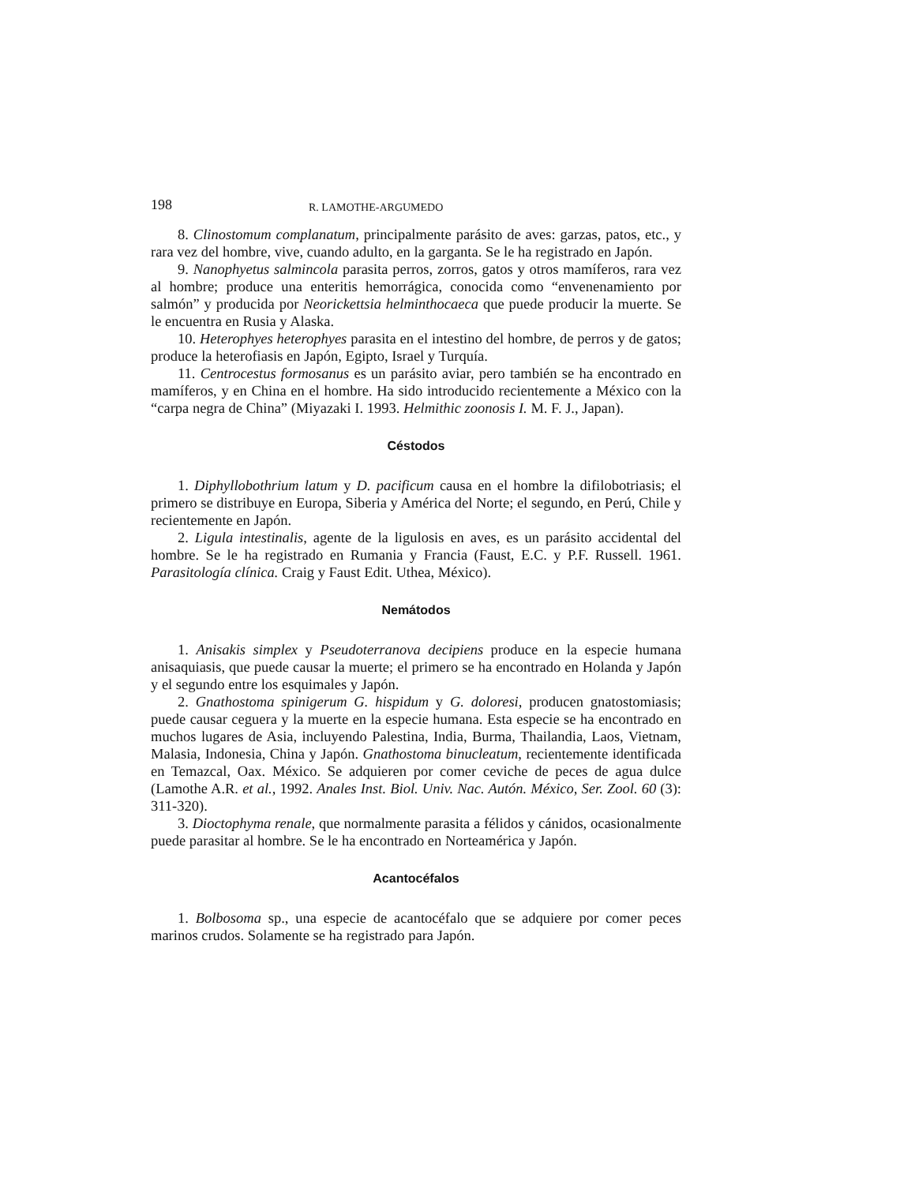198 R. LAMOTHE-ARGUMEDO
8. Clinostomum complanatum, principalmente parásito de aves: garzas, patos, etc., y rara vez del hombre, vive, cuando adulto, en la garganta. Se le ha registrado en Japón.
9. Nanophyetus salmincola parasita perros, zorros, gatos y otros mamíferos, rara vez al hombre; produce una enteritis hemorrágica, conocida como “envenenamiento por salmón” y producida por Neorickettsia helminthocaeca que puede producir la muerte. Se le encuentra en Rusia y Alaska.
10. Heterophyes heterophyes parasita en el intestino del hombre, de perros y de gatos; produce la heterofiasis en Japón, Egipto, Israel y Turquía.
11. Centrocestus formosanus es un parásito aviar, pero también se ha encontrado en mamíferos, y en China en el hombre. Ha sido introducido recientemente a México con la “carpa negra de China” (Miyazaki I. 1993. Helmithic zoonosis I. M. F. J., Japan).
Céstodos
1. Diphyllobothrium latum y D. pacificum causa en el hombre la difilobotriasis; el primero se distribuye en Europa, Siberia y América del Norte; el segundo, en Perú, Chile y recientemente en Japón.
2. Ligula intestinalis, agente de la ligulosis en aves, es un parásito accidental del hombre. Se le ha registrado en Rumania y Francia (Faust, E.C. y P.F. Russell. 1961. Parasitología clínica. Craig y Faust Edit. Uthea, México).
Nemátodos
1. Anisakis simplex y Pseudoterranova decipiens produce en la especie humana anisaquiasis, que puede causar la muerte; el primero se ha encontrado en Holanda y Japón y el segundo entre los esquimales y Japón.
2. Gnathostoma spinigerum G. hispidum y G. doloresi, producen gnatostomiasis; puede causar ceguera y la muerte en la especie humana. Esta especie se ha encontrado en muchos lugares de Asia, incluyendo Palestina, India, Burma, Thailandia, Laos, Vietnam, Malasia, Indonesia, China y Japón. Gnathostoma binucleatum, recientemente identificada en Temazcal, Oax. México. Se adquieren por comer ceviche de peces de agua dulce (Lamothe A.R. et al., 1992. Anales Inst. Biol. Univ. Nac. Autón. México, Ser. Zool. 60 (3): 311-320).
3. Dioctophyma renale, que normalmente parasita a félidos y cánidos, ocasionalmente puede parasitar al hombre. Se le ha encontrado en Norteamérica y Japón.
Acantocéfalos
1. Bolbosoma sp., una especie de acantocéfalo que se adquiere por comer peces marinos crudos. Solamente se ha registrado para Japón.